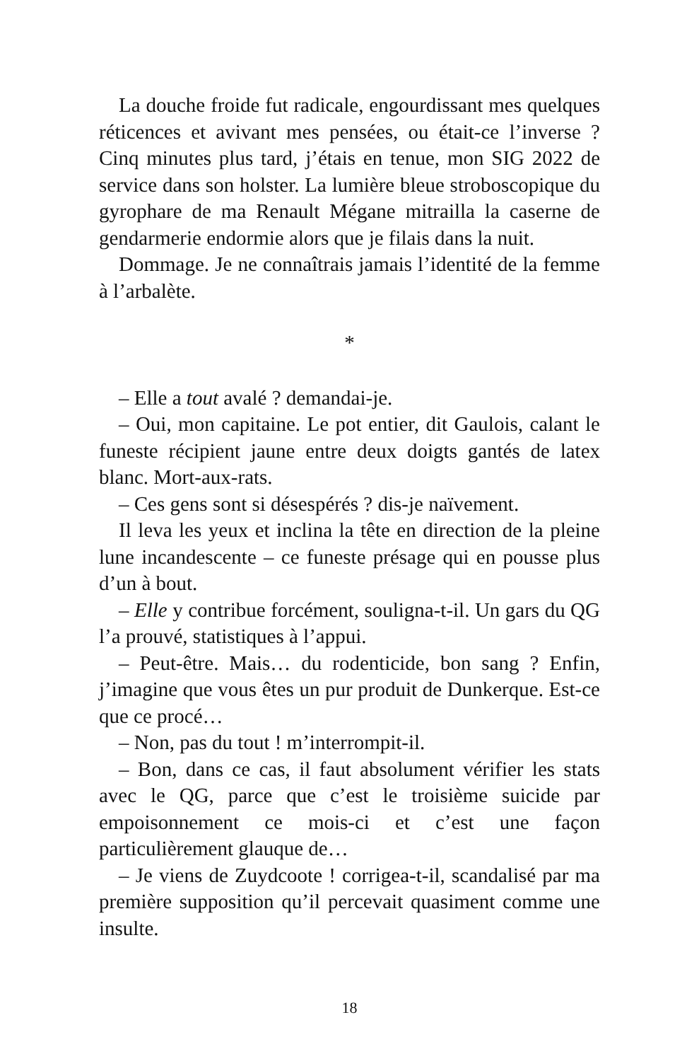La douche froide fut radicale, engourdissant mes quelques réticences et avivant mes pensées, ou était-ce l’inverse ? Cinq minutes plus tard, j’étais en tenue, mon SIG 2022 de service dans son holster. La lumière bleue stroboscopique du gyrophare de ma Renault Mégane mitrailla la caserne de gendarmerie endormie alors que je filais dans la nuit.
Dommage. Je ne connaîtrais jamais l’identité de la femme à l’arbalète.
*
– Elle a tout avalé ? demandai-je.
– Oui, mon capitaine. Le pot entier, dit Gaulois, calant le funeste récipient jaune entre deux doigts gantés de latex blanc. Mort-aux-rats.
– Ces gens sont si désespérés ? dis-je naïvement.
Il leva les yeux et inclina la tête en direction de la pleine lune incandescente – ce funeste présage qui en pousse plus d’un à bout.
– Elle y contribue forcément, souligna-t-il. Un gars du QG l’a prouvé, statistiques à l’appui.
– Peut-être. Mais… du rodenticide, bon sang ? Enfin, j’imagine que vous êtes un pur produit de Dunkerque. Est-ce que ce procé…
– Non, pas du tout ! m’interrompit-il.
– Bon, dans ce cas, il faut absolument vérifier les stats avec le QG, parce que c’est le troisième suicide par empoisonnement ce mois-ci et c’est une façon particulièrement glauque de…
– Je viens de Zuydcoote ! corrigea-t-il, scandalisé par ma première supposition qu’il percevait quasiment comme une insulte.
18